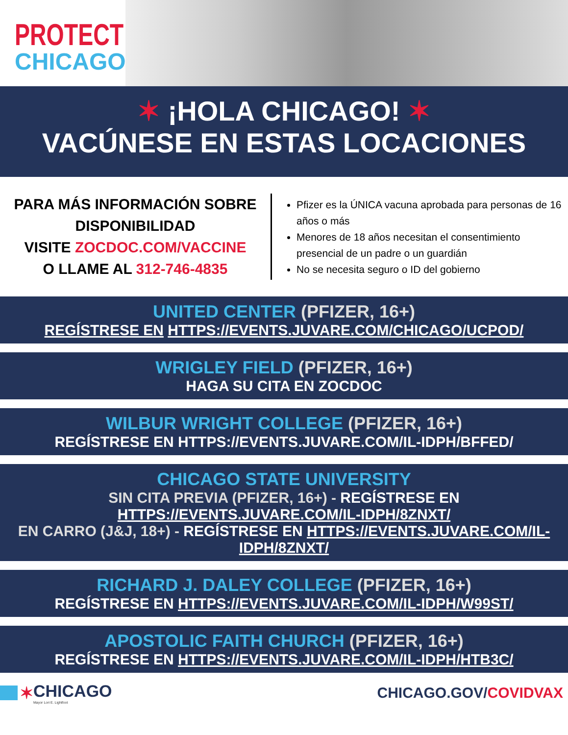PROTECT
CHICAGO★
✶ ¡HOLA CHICAGO! ✶
VACÚNESE EN ESTAS LOCACIONES
PARA MÁS INFORMACIÓN SOBRE DISPONIBILIDAD
VISITE ZOCDOC.COM/VACCINE
O LLAME AL 312-746-4835
Pfizer es la ÚNICA vacuna aprobada para personas de 16 años o más
Menores de 18 años necesitan el consentimiento presencial de un padre o un guardián
No se necesita seguro o ID del gobierno
UNITED CENTER (PFIZER, 16+)
REGÍSTRESE EN HTTPS://EVENTS.JUVARE.COM/CHICAGO/UCPOD/
WRIGLEY FIELD (PFIZER, 16+)
HAGA SU CITA EN ZOCDOC
WILBUR WRIGHT COLLEGE (PFIZER, 16+)
REGÍSTRESE EN HTTPS://EVENTS.JUVARE.COM/IL-IDPH/BFFED/
CHICAGO STATE UNIVERSITY
SIN CITA PREVIA (PFIZER, 16+) - REGÍSTRESE EN HTTPS://EVENTS.JUVARE.COM/IL-IDPH/8ZNXT/
EN CARRO (J&J, 18+) - REGÍSTRESE EN HTTPS://EVENTS.JUVARE.COM/IL-IDPH/8ZNXT/
RICHARD J. DALEY COLLEGE (PFIZER, 16+)
REGÍSTRESE EN HTTPS://EVENTS.JUVARE.COM/IL-IDPH/W99ST/
APOSTOLIC FAITH CHURCH (PFIZER, 16+)
REGÍSTRESE EN HTTPS://EVENTS.JUVARE.COM/IL-IDPH/HTB3C/
✶ CHICAGO
Mayor Lori E. Lightfoot
CHICAGO.GOV/COVIDVAX